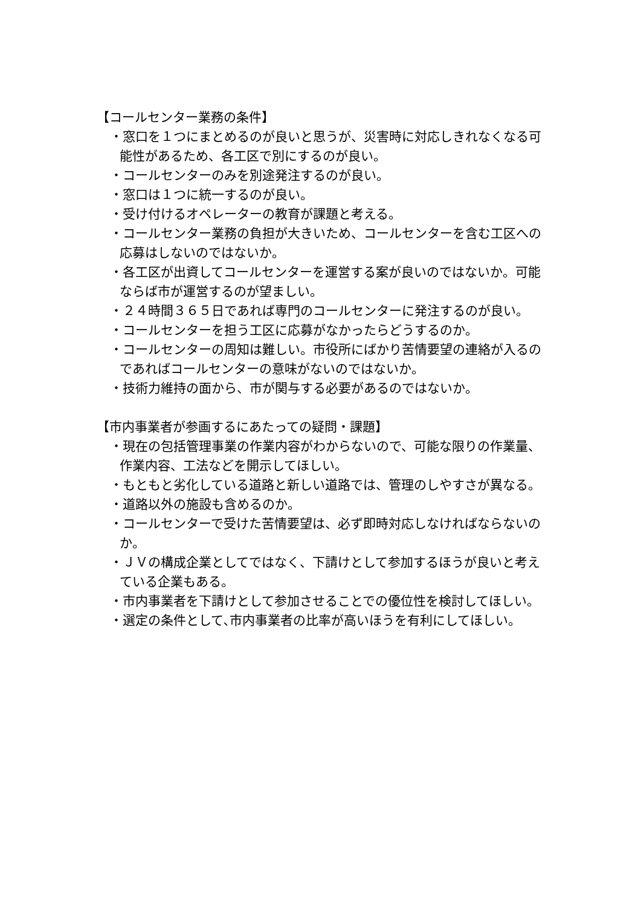【コールセンター業務の条件】
・窓口を１つにまとめるのが良いと思うが、災害時に対応しきれなくなる可能性があるため、各工区で別にするのが良い。
・コールセンターのみを別途発注するのが良い。
・窓口は１つに統一するのが良い。
・受け付けるオペレーターの教育が課題と考える。
・コールセンター業務の負担が大きいため、コールセンターを含む工区への応募はしないのではないか。
・各工区が出資してコールセンターを運営する案が良いのではないか。可能ならば市が運営するのが望ましい。
・２４時間３６５日であれば専門のコールセンターに発注するのが良い。
・コールセンターを担う工区に応募がなかったらどうするのか。
・コールセンターの周知は難しい。市役所にばかり苦情要望の連絡が入るのであればコールセンターの意味がないのではないか。
・技術力維持の面から、市が関与する必要があるのではないか。
【市内事業者が参画するにあたっての疑問・課題】
・現在の包括管理事業の作業内容がわからないので、可能な限りの作業量、作業内容、工法などを開示してほしい。
・もともと劣化している道路と新しい道路では、管理のしやすさが異なる。
・道路以外の施設も含めるのか。
・コールセンターで受けた苦情要望は、必ず即時対応しなければならないのか。
・ＪＶの構成企業としてではなく、下請けとして参加するほうが良いと考えている企業もある。
・市内事業者を下請けとして参加させることでの優位性を検討してほしい。
・選定の条件として､市内事業者の比率が高いほうを有利にしてほしい。